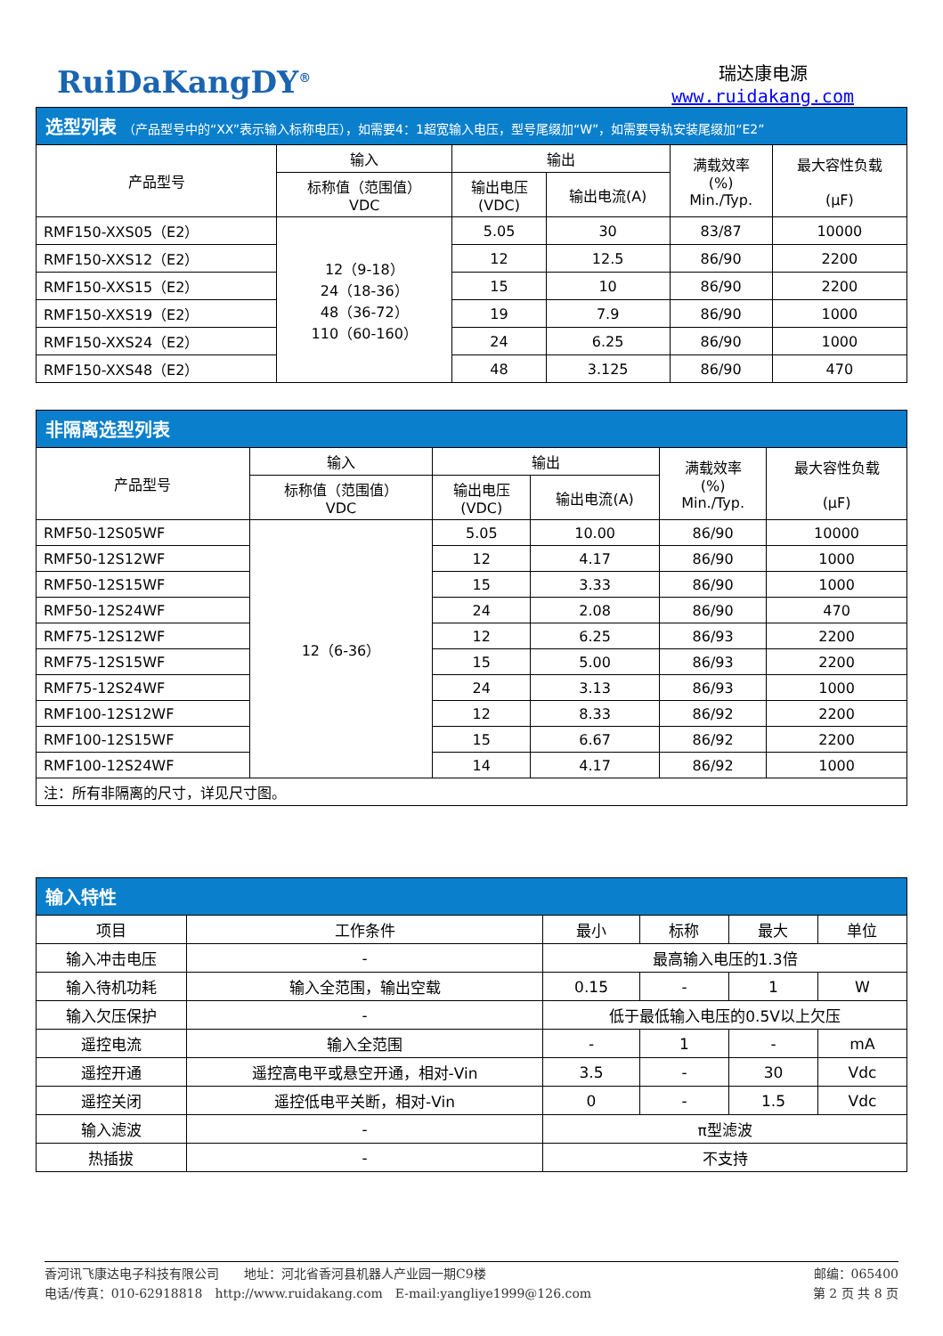RuiDaKangDY<sup>®</sup>
瑞达康电源
www.ruidakang.com
选型列表 （产品型号中的“XX”表示输入标称电压），如需要4：1超宽输入电压，型号尾缀加“W”，如需要导轨安装尾缀加“E2”
| 产品型号 | 输入 | 输出 | | 满载效率 (%) Min./Typ. | 最大容性负载 (μF) |
| --- | --- | --- | --- | --- | --- |
| | 标称值（范围值） VDC | 输出电压 (VDC) | 输出电流(A) | | |
| RMF150-XXS05（E2） | 12（9-18） 24（18-36） 48（36-72） 110（60-160） | 5.05 | 30 | 83/87 | 10000 |
| RMF150-XXS12（E2） | | 12 | 12.5 | 86/90 | 2200 |
| RMF150-XXS15（E2） | | 15 | 10 | 86/90 | 2200 |
| RMF150-XXS19（E2） | | 19 | 7.9 | 86/90 | 1000 |
| RMF150-XXS24（E2） | | 24 | 6.25 | 86/90 | 1000 |
| RMF150-XXS48（E2） | | 48 | 3.125 | 86/90 | 470 |
非隔离选型列表
| 产品型号 | 输入 | 输出 | | 满载效率 (%) Min./Typ. | 最大容性负载 (μF) |
| --- | --- | --- | --- | --- | --- |
| | 标称值（范围值） VDC | 输出电压 (VDC) | 输出电流(A) | | |
| RMF50-12S05WF | 12（6-36） | 5.05 | 10.00 | 86/90 | 10000 |
| RMF50-12S12WF | | 12 | 4.17 | 86/90 | 1000 |
| RMF50-12S15WF | | 15 | 3.33 | 86/90 | 1000 |
| RMF50-12S24WF | | 24 | 2.08 | 86/90 | 470 |
| RMF75-12S12WF | | 12 | 6.25 | 86/93 | 2200 |
| RMF75-12S15WF | | 15 | 5.00 | 86/93 | 2200 |
| RMF75-12S24WF | | 24 | 3.13 | 86/93 | 1000 |
| RMF100-12S12WF | | 12 | 8.33 | 86/92 | 2200 |
| RMF100-12S15WF | | 15 | 6.67 | 86/92 | 2200 |
| RMF100-12S24WF | | 14 | 4.17 | 86/92 | 1000 |
| 注：所有非隔离的尺寸，详见尺寸图。 | | | | | |
输入特性
| 项目 | 工作条件 | 最小 | 标称 | 最大 | 单位 |
| --- | --- | --- | --- | --- | --- |
| 输入冲击电压 | - | 最高输入电压的1.3倍 | | | |
| 输入待机功耗 | 输入全范围，输出空载 | 0.15 | - | 1 | W |
| 输入欠压保护 | - | 低于最低输入电压的0.5V以上欠压 | | | |
| 遥控电流 | 输入全范围 | - | 1 | - | mA |
| 遥控开通 | 遥控高电平或悬空开通，相对-Vin | 3.5 | - | 30 | Vdc |
| 遥控关闭 | 遥控低电平关断，相对-Vin | 0 | - | 1.5 | Vdc |
| 输入滤波 | - | π型滤波 | | | |
| 热插拔 | - | 不支持 | | | |
香河讯飞康达电子科技有限公司　　地址：河北省香河县机器人产业园一期C9楼
电话/传真：010-62918818　http://www.ruidakang.com　E-mail:yangliye1999@126.com
邮编：065400
第 2 页 共 8 页